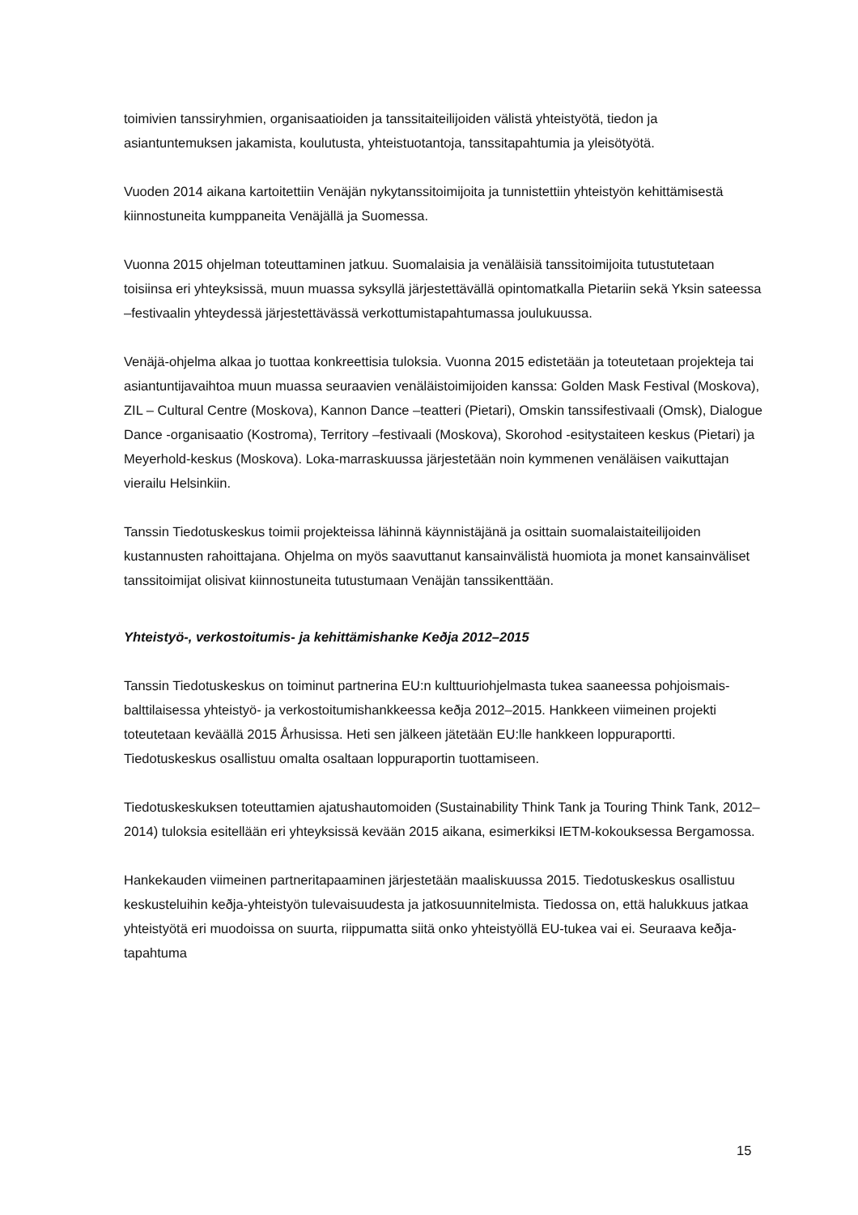toimivien tanssiryhmien, organisaatioiden ja tanssitaiteilijoiden välistä yhteistyötä, tiedon ja asiantuntemuksen jakamista, koulutusta, yhteistuotantoja, tanssitapahtumia ja yleisötyötä.
Vuoden 2014 aikana kartoitettiin Venäjän nykytanssitoimijoita ja tunnistettiin yhteistyön kehittämisestä kiinnostuneita kumppaneita Venäjällä ja Suomessa.
Vuonna 2015 ohjelman toteuttaminen jatkuu. Suomalaisia ja venäläisiä tanssitoimijoita tutustutetaan toisiinsa eri yhteyksissä, muun muassa syksyllä järjestettävällä opintomatkalla Pietariin sekä Yksin sateessa –festivaalin yhteydessä järjestettävässä verkottumistapahtumassa joulukuussa.
Venäjä-ohjelma alkaa jo tuottaa konkreettisia tuloksia. Vuonna 2015 edistetään ja toteutetaan projekteja tai asiantuntijavaihtoa muun muassa seuraavien venäläistoimijoiden kanssa: Golden Mask Festival (Moskova), ZIL – Cultural Centre (Moskova), Kannon Dance –teatteri (Pietari), Omskin tanssifestivaali (Omsk), Dialogue Dance -organisaatio (Kostroma), Territory –festivaali (Moskova), Skorohod -esitystaiteen keskus (Pietari) ja Meyerhold-keskus (Moskova). Loka-marraskuussa järjestetään noin kymmenen venäläisen vaikuttajan vierailu Helsinkiin.
Tanssin Tiedotuskeskus toimii projekteissa lähinnä käynnistäjänä ja osittain suomalaistaiteilijoiden kustannusten rahoittajana. Ohjelma on myös saavuttanut kansainvälistä huomiota ja monet kansainväliset tanssitoimijat olisivat kiinnostuneita tutustumaan Venäjän tanssikenttään.
Yhteistyö-, verkostoitumis- ja kehittämishanke Keðja 2012–2015
Tanssin Tiedotuskeskus on toiminut partnerina EU:n kulttuuriohjelmasta tukea saaneessa pohjoismais-balttilaisessa yhteistyö- ja verkostoitumishankkeessa keðja 2012–2015. Hankkeen viimeinen projekti toteutetaan keväällä 2015 Århusissa. Heti sen jälkeen jätetään EU:lle hankkeen loppuraportti. Tiedotuskeskus osallistuu omalta osaltaan loppuraportin tuottamiseen.
Tiedotuskeskuksen toteuttamien ajatushautomoiden (Sustainability Think Tank ja Touring Think Tank, 2012–2014) tuloksia esitellään eri yhteyksissä kevään 2015 aikana, esimerkiksi IETM-kokouksessa Bergamossa.
Hankekauden viimeinen partneritapaaminen järjestetään maaliskuussa 2015. Tiedotuskeskus osallistuu keskusteluihin keðja-yhteistyön tulevaisuudesta ja jatkosuunnitelmista. Tiedossa on, että halukkuus jatkaa yhteistyötä eri muodoissa on suurta, riippumatta siitä onko yhteistyöllä EU-tukea vai ei. Seuraava keðja-tapahtuma
15